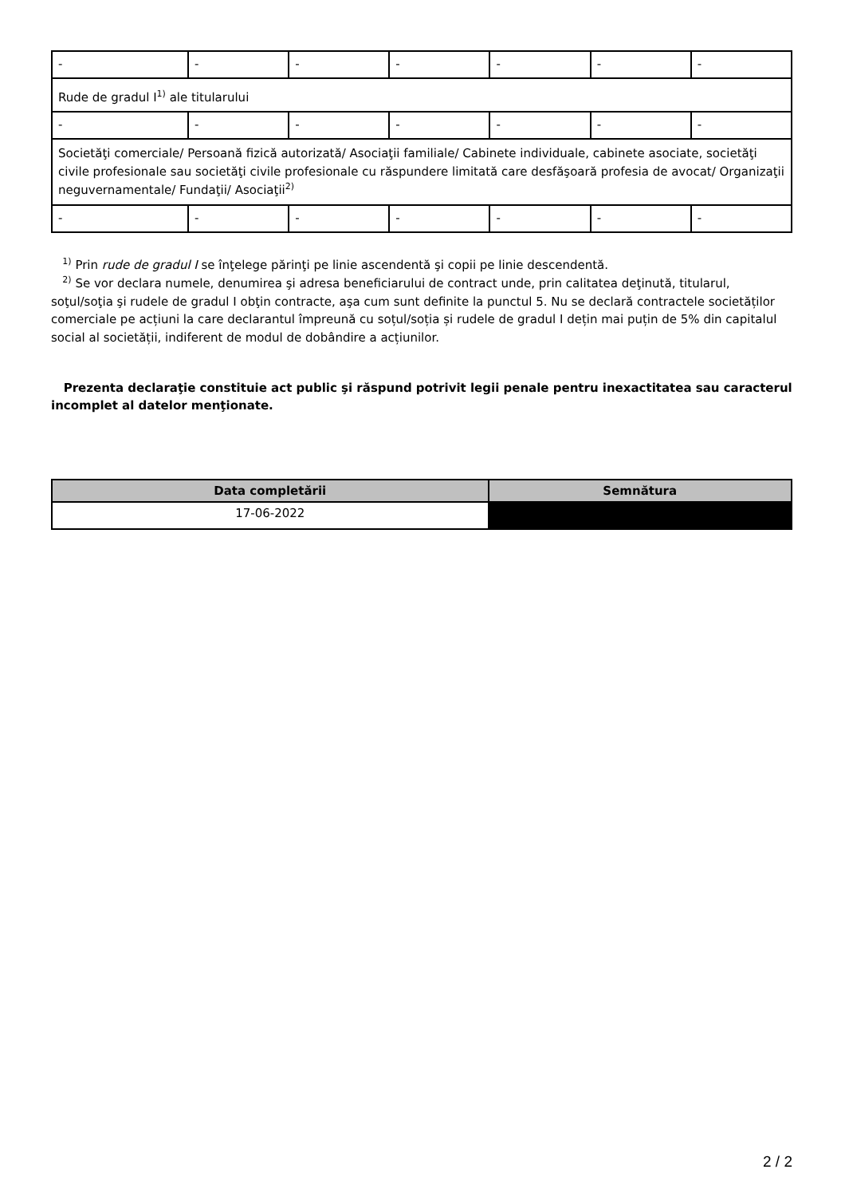| - | - | - | - | - | - | - |
| Rude de gradul I<sup>1)</sup> ale titularului | | | | | | |
| - | - | - | - | - | - | - |
| Societăţi comerciale/ Persoană fizică autorizată/ Asociaţii familiale/ Cabinete individuale, cabinete asociate, societăţi civile profesionale sau societăţi civile profesionale cu răspundere limitată care desfăşoară profesia de avocat/ Organizaţii neguvernamentale/ Fundaţii/ Asociaţii<sup>2)</sup> | | | | | | |
| - | - | - | - | - | - | - |
<sup>1)</sup> Prin rude de gradul I se înţelege părinţi pe linie ascendentă şi copii pe linie descendentă.
<sup>2)</sup> Se vor declara numele, denumirea şi adresa beneficiarului de contract unde, prin calitatea deţinută, titularul, soţul/soţia şi rudele de gradul I obţin contracte, aşa cum sunt definite la punctul 5. Nu se declară contractele societăților comerciale pe acțiuni la care declarantul împreună cu soțul/soția și rudele de gradul I dețin mai puțin de 5% din capitalul social al societății, indiferent de modul de dobândire a acțiunilor.
Prezenta declaraţie constituie act public şi răspund potrivit legii penale pentru inexactitatea sau caracterul incomplet al datelor menţionate.
| Data completării | Semnătura |
| --- | --- |
| 17-06-2022 | |
2 / 2